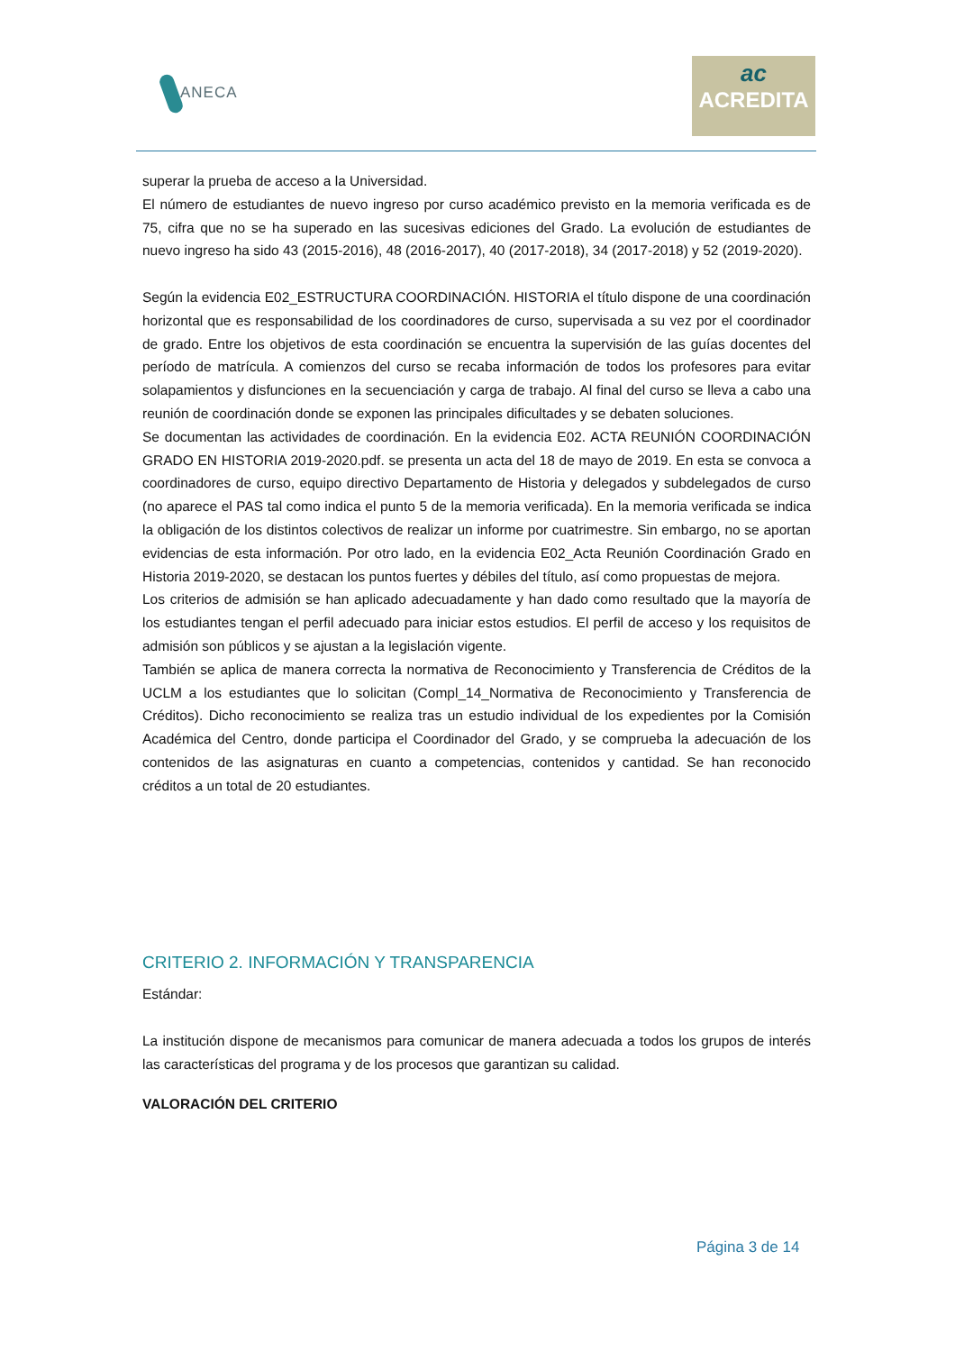ANECA
ac
ACREDITA
superar la prueba de acceso a la Universidad.
El número de estudiantes de nuevo ingreso por curso académico previsto en la memoria verificada es de 75, cifra que no se ha superado en las sucesivas ediciones del Grado. La evolución de estudiantes de nuevo ingreso ha sido 43 (2015-2016), 48 (2016-2017), 40 (2017-2018), 34 (2017-2018) y 52 (2019-2020).
Según la evidencia E02_ESTRUCTURA COORDINACIÓN. HISTORIA el título dispone de una coordinación horizontal que es responsabilidad de los coordinadores de curso, supervisada a su vez por el coordinador de grado. Entre los objetivos de esta coordinación se encuentra la supervisión de las guías docentes del período de matrícula. A comienzos del curso se recaba información de todos los profesores para evitar solapamientos y disfunciones en la secuenciación y carga de trabajo. Al final del curso se lleva a cabo una reunión de coordinación donde se exponen las principales dificultades y se debaten soluciones.
Se documentan las actividades de coordinación. En la evidencia E02. ACTA REUNIÓN COORDINACIÓN GRADO EN HISTORIA 2019-2020.pdf. se presenta un acta del 18 de mayo de 2019. En esta se convoca a coordinadores de curso, equipo directivo Departamento de Historia y delegados y subdelegados de curso (no aparece el PAS tal como indica el punto 5 de la memoria verificada). En la memoria verificada se indica la obligación de los distintos colectivos de realizar un informe por cuatrimestre. Sin embargo, no se aportan evidencias de esta información. Por otro lado, en la evidencia E02_Acta Reunión Coordinación Grado en Historia 2019-2020, se destacan los puntos fuertes y débiles del título, así como propuestas de mejora.
Los criterios de admisión se han aplicado adecuadamente y han dado como resultado que la mayoría de los estudiantes tengan el perfil adecuado para iniciar estos estudios. El perfil de acceso y los requisitos de admisión son públicos y se ajustan a la legislación vigente.
También se aplica de manera correcta la normativa de Reconocimiento y Transferencia de Créditos de la UCLM a los estudiantes que lo solicitan (Compl_14_Normativa de Reconocimiento y Transferencia de Créditos). Dicho reconocimiento se realiza tras un estudio individual de los expedientes por la Comisión Académica del Centro, donde participa el Coordinador del Grado, y se comprueba la adecuación de los contenidos de las asignaturas en cuanto a competencias, contenidos y cantidad. Se han reconocido créditos a un total de 20 estudiantes.
CRITERIO 2. INFORMACIÓN Y TRANSPARENCIA
Estándar:
La institución dispone de mecanismos para comunicar de manera adecuada a todos los grupos de interés las características del programa y de los procesos que garantizan su calidad.
VALORACIÓN DEL CRITERIO
Página 3 de 14